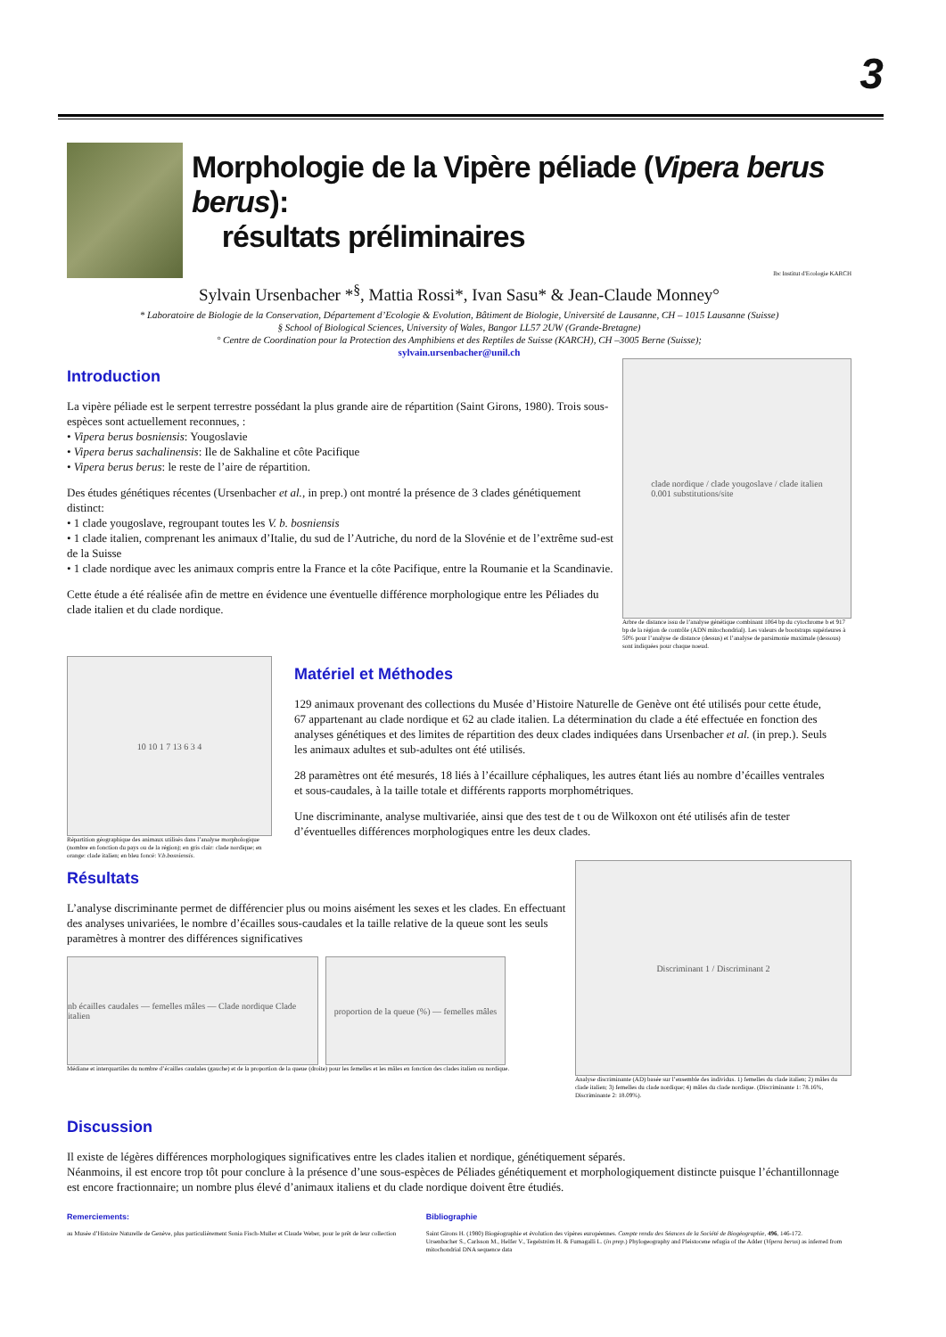3
Morphologie de la Vipère péliade (Vipera berus berus):
résultats préliminaires
lbc Institut d'Ecologie KARCH
Sylvain Ursenbacher *<sup>§</sup>, Mattia Rossi*, Ivan Sasu* & Jean-Claude Monney°
* Laboratoire de Biologie de la Conservation, Département d’Ecologie & Evolution, Bâtiment de Biologie, Université de Lausanne, CH – 1015 Lausanne (Suisse)
§ School of Biological Sciences, University of Wales, Bangor LL57 2UW (Grande-Bretagne)
° Centre de Coordination pour la Protection des Amphibiens et des Reptiles de Suisse (KARCH), CH –3005 Berne (Suisse);
sylvain.ursenbacher@unil.ch
Introduction
La vipère péliade est le serpent terrestre possédant la plus grande aire de répartition (Saint Girons, 1980). Trois sous-espèces sont actuellement reconnues, :
• Vipera berus bosniensis: Yougoslavie
• Vipera berus sachalinensis: Ile de Sakhaline et côte Pacifique
• Vipera berus berus: le reste de l’aire de répartition.
Des études génétiques récentes (Ursenbacher et al., in prep.) ont montré la présence de 3 clades génétiquement distinct:
• 1 clade yougoslave, regroupant toutes les V. b. bosniensis
• 1 clade italien, comprenant les animaux d’Italie, du sud de l’Autriche, du nord de la Slovénie et de l’extrême sud-est de la Suisse
• 1 clade nordique avec les animaux compris entre la France et la côte Pacifique, entre la Roumanie et la Scandinavie.
Cette étude a été réalisée afin de mettre en évidence une éventuelle différence morphologique entre les Péliades du clade italien et du clade nordique.
clade nordique / clade yougoslave / clade italien
0.001 substitutions/site
Arbre de distance issu de l’analyse génétique combinant 1064 bp du cytochrome b et 917 bp de la région de contrôle (ADN mitochondrial). Les valeurs de bootstraps supérieures à 50% pour l’analyse de distance (dessus) et l’analyse de parsimonie maximale (dessous) sont indiquées pour chaque noeud.
10 10 1 7 13 6 3 4
Répartition géographique des animaux utilisés dans l’analyse morphologique (nombre en fonction du pays ou de la région); en gris clair: clade nordique; en orange: clade italien; en bleu foncé: V.b.bosniensis.
Matériel et Méthodes
129 animaux provenant des collections du Musée d’Histoire Naturelle de Genève ont été utilisés pour cette étude, 67 appartenant au clade nordique et 62 au clade italien. La détermination du clade a été effectuée en fonction des analyses génétiques et des limites de répartition des deux clades indiquées dans Ursenbacher et al. (in prep.). Seuls les animaux adultes et sub-adultes ont été utilisés.
28 paramètres ont été mesurés, 18 liés à l’écaillure céphaliques, les autres étant liés au nombre d’écailles ventrales et sous-caudales, à la taille totale et différents rapports morphométriques.
Une discriminante, analyse multivariée, ainsi que des test de t ou de Wilkoxon ont été utilisés afin de tester d’éventuelles différences morphologiques entre les deux clades.
Résultats
L’analyse discriminante permet de différencier plus ou moins aisément les sexes et les clades. En effectuant des analyses univariées, le nombre d’écailles sous-caudales et la taille relative de la queue sont les seuls paramètres à montrer des différences significatives
nb écailles caudales — femelles mâles — Clade nordique Clade italien
proportion de la queue (%) — femelles mâles
Médiane et interquartiles du nombre d’écailles caudales (gauche) et de la proportion de la queue (droite) pour les femelles et les mâles en fonction des clades italien ou nordique.
Discriminant 1 / Discriminant 2
Analyse discriminante (AD) basée sur l’ensemble des individus. 1) femelles du clade italien; 2) mâles du clade italien; 3) femelles du clade nordique; 4) mâles du clade nordique. (Discriminante 1: 78.16%, Discriminante 2: 18.09%).
Discussion
Il existe de légères différences morphologiques significatives entre les clades italien et nordique, génétiquement séparés.
Néanmoins, il est encore trop tôt pour conclure à la présence d’une sous-espèces de Péliades génétiquement et morphologiquement distincte puisque l’échantillonnage est encore fractionnaire; un nombre plus élevé d’animaux italiens et du clade nordique doivent être étudiés.
Remerciements:
au Musée d’Histoire Naturelle de Genève, plus particulièrement Sonia Fisch-Muller et Claude Weber, pour le prêt de leur collection
Bibliographie
Saint Girons H. (1980) Biogéographie et évolution des vipères européennes. Compte rendu des Séances de la Société de Biogéographie, 496, 146-172.
Ursenbacher S., Carlsson M., Helfer V., Tegelström H. & Fumagalli L. (in prep.) Phylogeography and Pleistocene refugia of the Adder (Vipera berus) as inferred from mitochondrial DNA sequence data